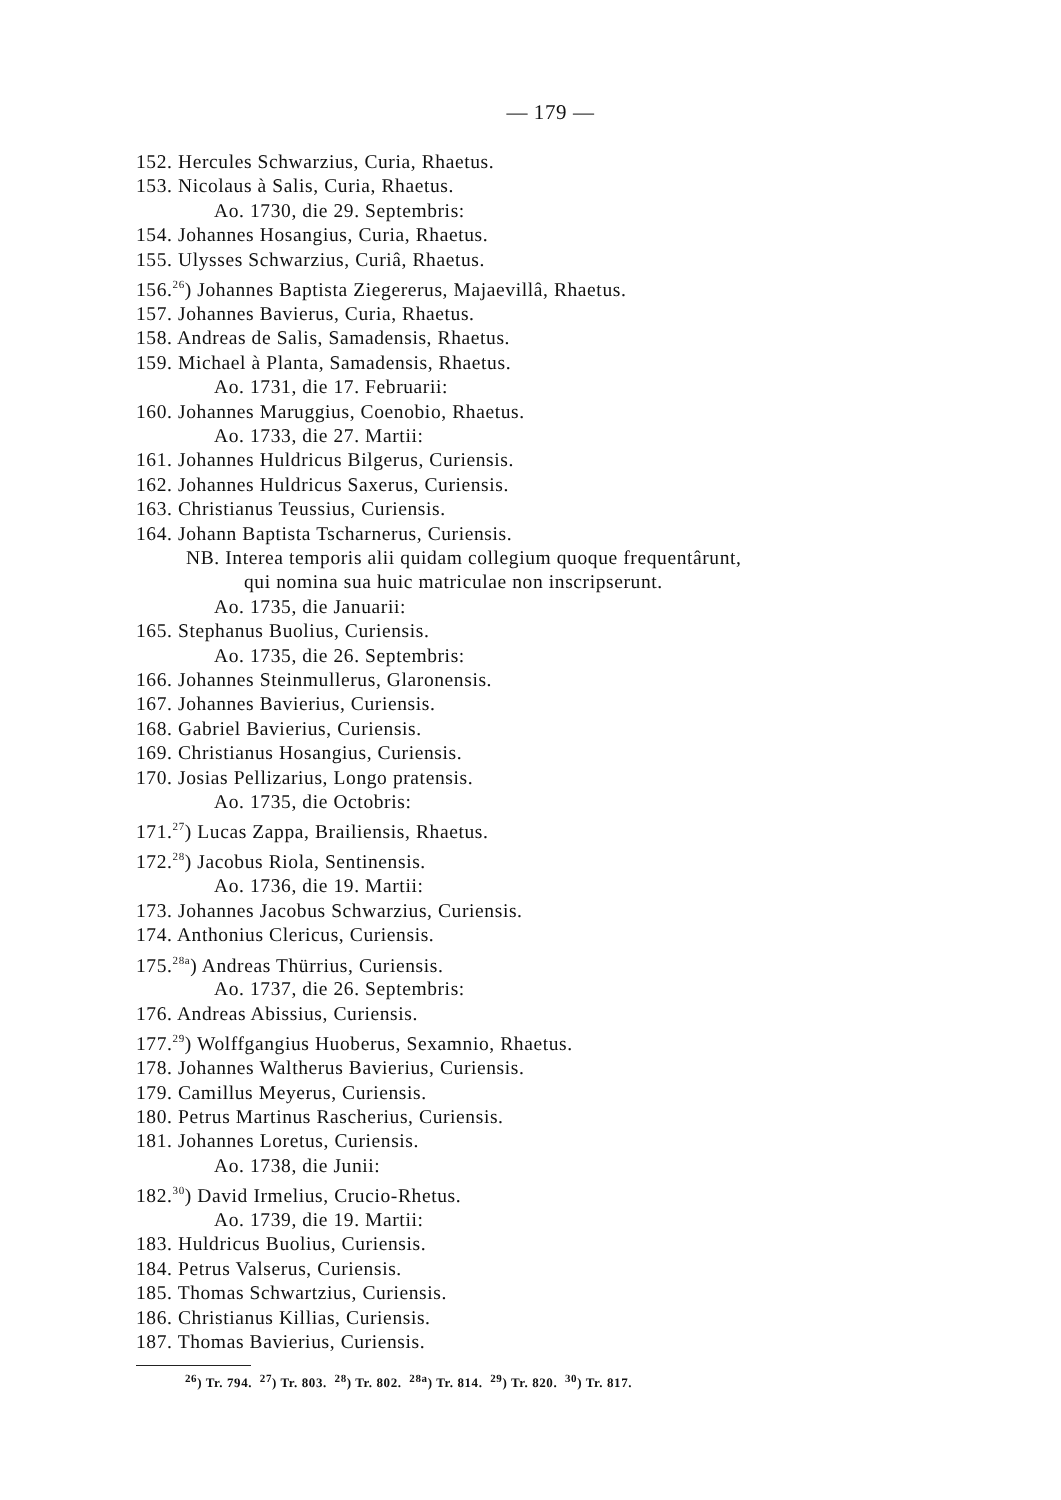— 179 —
152. Hercules Schwarzius, Curia, Rhaetus.
153. Nicolaus à Salis, Curia, Rhaetus.
Ao. 1730, die 29. Septembris:
154. Johannes Hosangius, Curia, Rhaetus.
155. Ulysses Schwarzius, Curiâ, Rhaetus.
156.<sup>26</sup>) Johannes Baptista Ziegererus, Majaevillâ, Rhaetus.
157. Johannes Bavierus, Curia, Rhaetus.
158. Andreas de Salis, Samadensis, Rhaetus.
159. Michael à Planta, Samadensis, Rhaetus.
Ao. 1731, die 17. Februarii:
160. Johannes Maruggius, Coenobio, Rhaetus.
Ao. 1733, die 27. Martii:
161. Johannes Huldricus Bilgerus, Curiensis.
162. Johannes Huldricus Saxerus, Curiensis.
163. Christianus Teussius, Curiensis.
164. Johann Baptista Tscharnerus, Curiensis.
NB. Interea temporis alii quidam collegium quoque frequentârunt,
qui nomina sua huic matriculae non inscripserunt.
Ao. 1735, die Januarii:
165. Stephanus Buolius, Curiensis.
Ao. 1735, die 26. Septembris:
166. Johannes Steinmullerus, Glaronensis.
167. Johannes Bavierius, Curiensis.
168. Gabriel Bavierius, Curiensis.
169. Christianus Hosangius, Curiensis.
170. Josias Pellizarius, Longo pratensis.
Ao. 1735, die Octobris:
171.<sup>27</sup>) Lucas Zappa, Brailiensis, Rhaetus.
172.<sup>28</sup>) Jacobus Riola, Sentinensis.
Ao. 1736, die 19. Martii:
173. Johannes Jacobus Schwarzius, Curiensis.
174. Anthonius Clericus, Curiensis.
175.<sup>28a</sup>) Andreas Thürrius, Curiensis.
Ao. 1737, die 26. Septembris:
176. Andreas Abissius, Curiensis.
177.<sup>29</sup>) Wolffgangius Huoberus, Sexamnio, Rhaetus.
178. Johannes Waltherus Bavierius, Curiensis.
179. Camillus Meyerus, Curiensis.
180. Petrus Martinus Rascherius, Curiensis.
181. Johannes Loretus, Curiensis.
Ao. 1738, die Junii:
182.<sup>30</sup>) David Irmelius, Crucio-Rhetus.
Ao. 1739, die 19. Martii:
183. Huldricus Buolius, Curiensis.
184. Petrus Valserus, Curiensis.
185. Thomas Schwartzius, Curiensis.
186. Christianus Killias, Curiensis.
187. Thomas Bavierius, Curiensis.
<sup>26</sup>) Tr. 794. <sup>27</sup>) Tr. 803. <sup>28</sup>) Tr. 802. <sup>28a</sup>) Tr. 814. <sup>29</sup>) Tr. 820. <sup>30</sup>) Tr. 817.